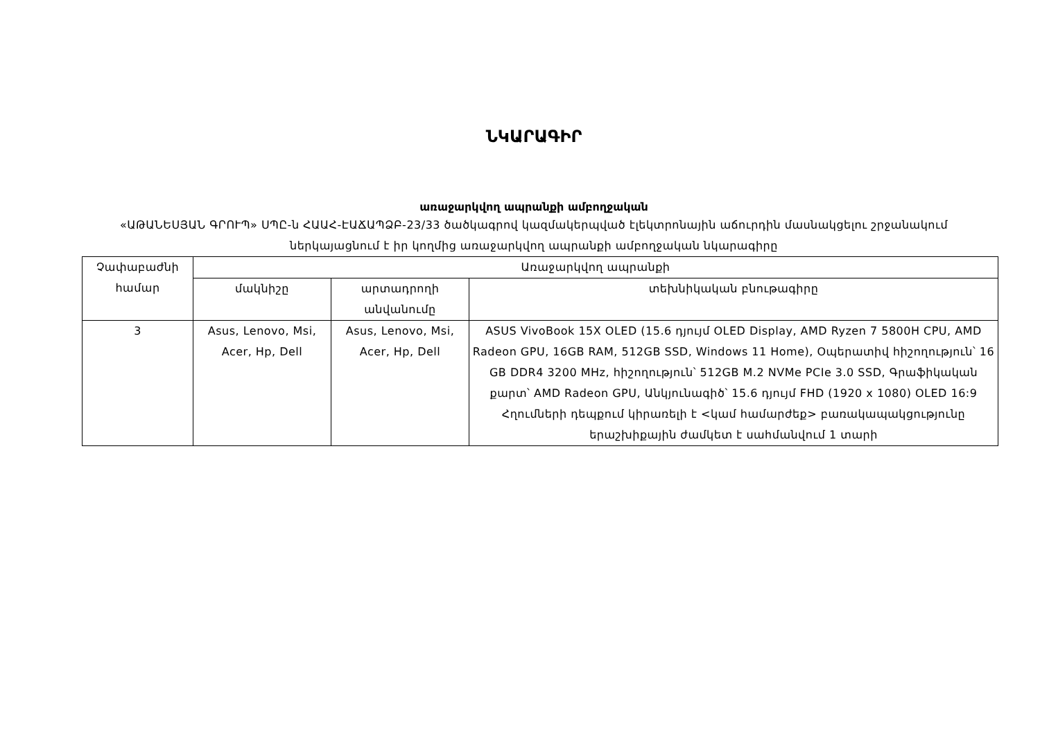ՆԿԱՐԱԳԻՐ
առաջարկվող ապրանքի ամբողջական
«ԱԹԱՆԵՍՅԱՆ ԳՐՈՒՊ» ՍՊԸ-ն ՀԱԱՀ-ԷԱՃԱՊՁԲ-23/33 ծածկագրով կազմակերպված էլեկտրոնային աճուրդին մասնակցելու շրջանակում ներկայացնում է իր կողմից առաջարկվող ապրանքի ամբողջական նկարագիրը
| Չափաբաժնի համար | Առաջարկվող ապրանքի | | |
| --- | --- | --- | --- |
| | մակնիշը | արտադրողի անվանումը | տեխնիկական բնութագիրը |
| 3 | Asus, Lenovo, Msi, Acer, Hp, Dell | Asus, Lenovo, Msi, Acer, Hp, Dell | ASUS VivoBook 15X OLED (15.6 դյույմ OLED Display, AMD Ryzen 7 5800H CPU, AMD Radeon GPU, 16GB RAM, 512GB SSD, Windows 11 Home), Օպերատիվ հիշողություն՝ 16 GB DDR4 3200 MHz, հիշողություն՝ 512GB M.2 NVMe PCIe 3.0 SSD, Գրաֆիկական քարտ՝ AMD Radeon GPU, Անկյունագիծ՝ 15.6 դյույմ FHD (1920 x 1080) OLED 16:9 Հղումների դեպքում կիրառելի է <կամ համարժեք> բառակապակցությունը երաշխիքային ժամկետ է սահմանվում 1 տարի |